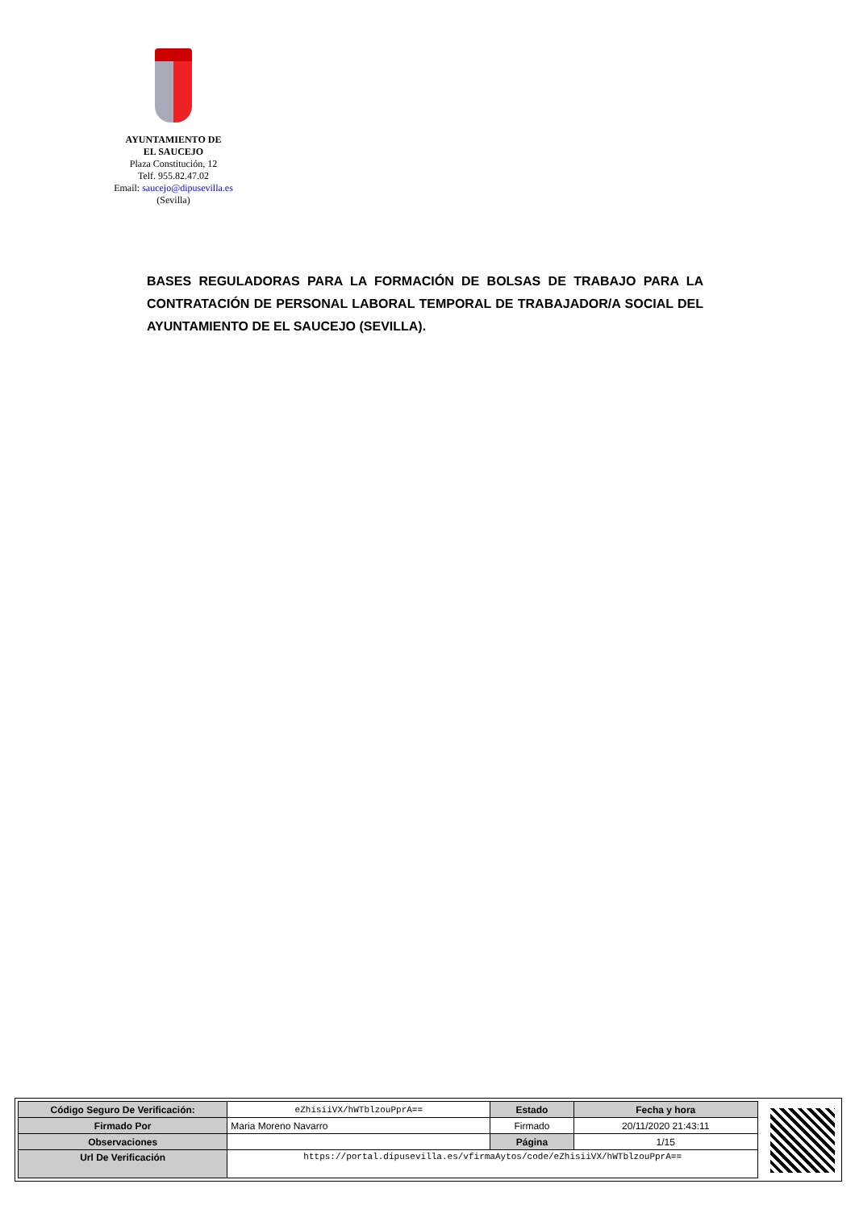AYUNTAMIENTO DE
EL SAUCEJO
Plaza Constitución, 12
Telf. 955.82.47.02
Email: saucejo@dipusevilla.es
(Sevilla)
BASES REGULADORAS PARA LA FORMACIÓN DE BOLSAS DE TRABAJO PARA LA CONTRATACIÓN DE PERSONAL LABORAL TEMPORAL DE TRABAJADOR/A SOCIAL DEL AYUNTAMIENTO DE EL SAUCEJO (SEVILLA).
| Código Seguro De Verificación: | eZhisiiVX/hWTblzouPprA== | Estado | Fecha y hora |
| Firmado Por | Maria Moreno Navarro | Firmado | 20/11/2020 21:43:11 |
| Observaciones | | Página | 1/15 |
| Url De Verificación | https://portal.dipusevilla.es/vfirmaAytos/code/eZhisiiVX/hWTblzouPprA== | | |